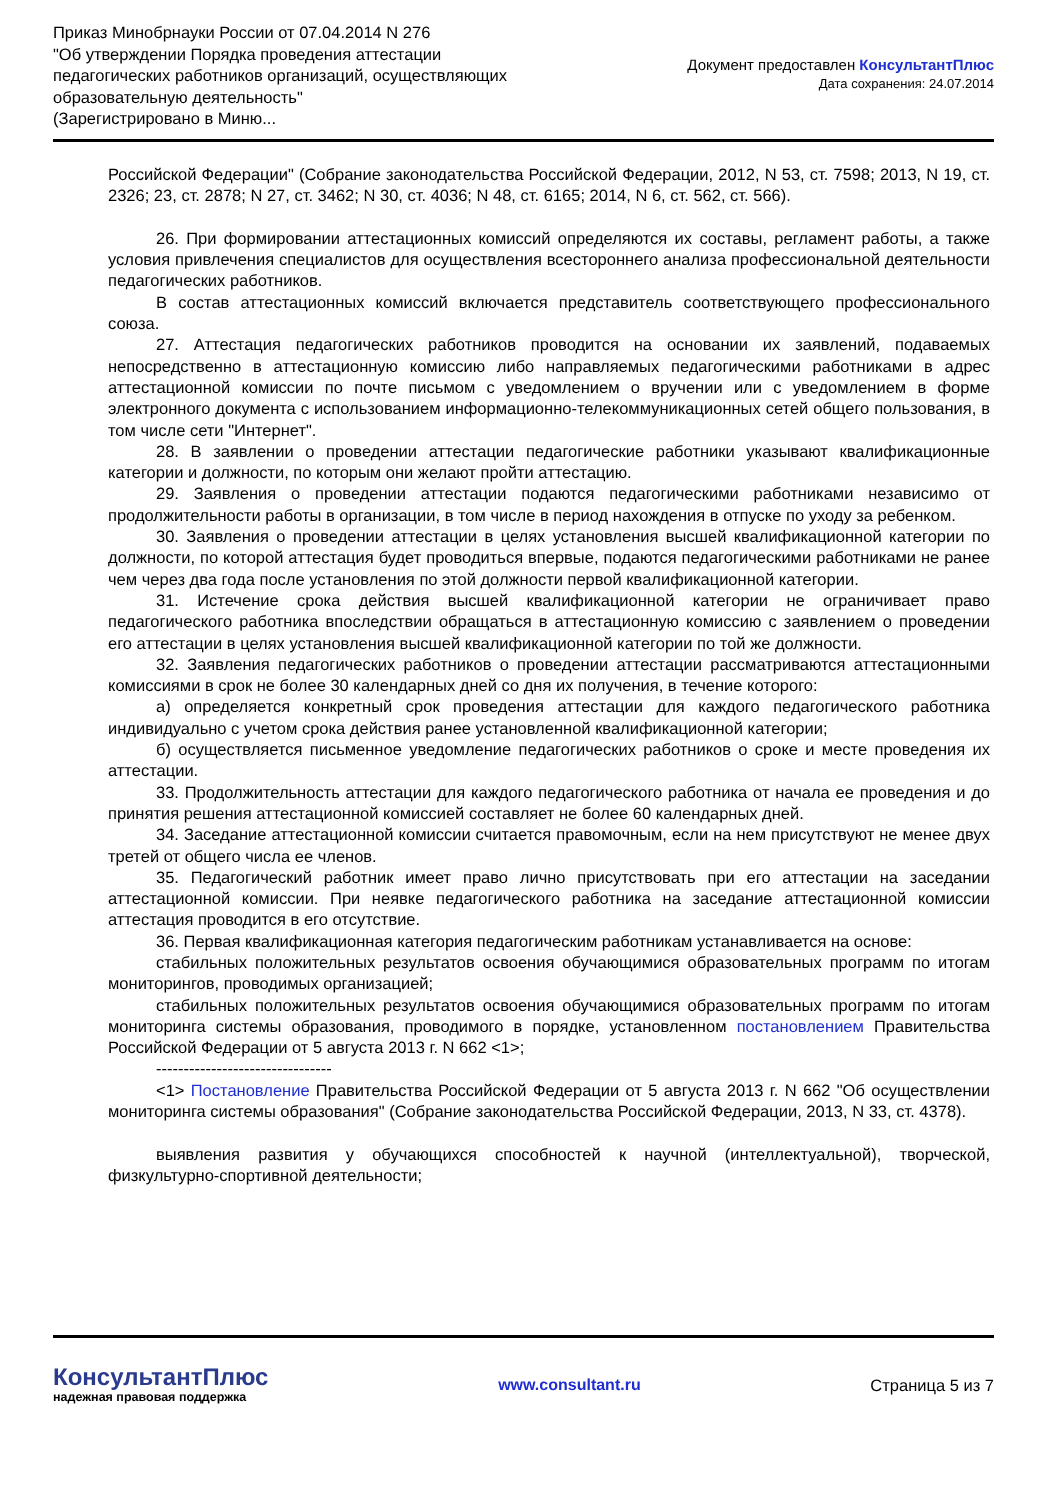Приказ Минобрнауки России от 07.04.2014 N 276
"Об утверждении Порядка проведения аттестации
педагогических работников организаций, осуществляющих
образовательную деятельность"
(Зарегистрировано в Миню...
Документ предоставлен КонсультантПлюс
Дата сохранения: 24.07.2014
Российской Федерации" (Собрание законодательства Российской Федерации, 2012, N 53, ст. 7598; 2013, N 19, ст. 2326; 23, ст. 2878; N 27, ст. 3462; N 30, ст. 4036; N 48, ст. 6165; 2014, N 6, ст. 562, ст. 566).
26. При формировании аттестационных комиссий определяются их составы, регламент работы, а также условия привлечения специалистов для осуществления всестороннего анализа профессиональной деятельности педагогических работников.
В состав аттестационных комиссий включается представитель соответствующего профессионального союза.
27. Аттестация педагогических работников проводится на основании их заявлений, подаваемых непосредственно в аттестационную комиссию либо направляемых педагогическими работниками в адрес аттестационной комиссии по почте письмом с уведомлением о вручении или с уведомлением в форме электронного документа с использованием информационно-телекоммуникационных сетей общего пользования, в том числе сети "Интернет".
28. В заявлении о проведении аттестации педагогические работники указывают квалификационные категории и должности, по которым они желают пройти аттестацию.
29. Заявления о проведении аттестации подаются педагогическими работниками независимо от продолжительности работы в организации, в том числе в период нахождения в отпуске по уходу за ребенком.
30. Заявления о проведении аттестации в целях установления высшей квалификационной категории по должности, по которой аттестация будет проводиться впервые, подаются педагогическими работниками не ранее чем через два года после установления по этой должности первой квалификационной категории.
31. Истечение срока действия высшей квалификационной категории не ограничивает право педагогического работника впоследствии обращаться в аттестационную комиссию с заявлением о проведении его аттестации в целях установления высшей квалификационной категории по той же должности.
32. Заявления педагогических работников о проведении аттестации рассматриваются аттестационными комиссиями в срок не более 30 календарных дней со дня их получения, в течение которого:
а) определяется конкретный срок проведения аттестации для каждого педагогического работника индивидуально с учетом срока действия ранее установленной квалификационной категории;
б) осуществляется письменное уведомление педагогических работников о сроке и месте проведения их аттестации.
33. Продолжительность аттестации для каждого педагогического работника от начала ее проведения и до принятия решения аттестационной комиссией составляет не более 60 календарных дней.
34. Заседание аттестационной комиссии считается правомочным, если на нем присутствуют не менее двух третей от общего числа ее членов.
35. Педагогический работник имеет право лично присутствовать при его аттестации на заседании аттестационной комиссии. При неявке педагогического работника на заседание аттестационной комиссии аттестация проводится в его отсутствие.
36. Первая квалификационная категория педагогическим работникам устанавливается на основе:
стабильных положительных результатов освоения обучающимися образовательных программ по итогам мониторингов, проводимых организацией;
стабильных положительных результатов освоения обучающимися образовательных программ по итогам мониторинга системы образования, проводимого в порядке, установленном постановлением Правительства Российской Федерации от 5 августа 2013 г. N 662 <1>;
--------------------------------
<1> Постановление Правительства Российской Федерации от 5 августа 2013 г. N 662 "Об осуществлении мониторинга системы образования" (Собрание законодательства Российской Федерации, 2013, N 33, ст. 4378).
выявления развития у обучающихся способностей к научной (интеллектуальной), творческой, физкультурно-спортивной деятельности;
КонсультантПлюс
надежная правовая поддержка
www.consultant.ru Страница 5 из 7